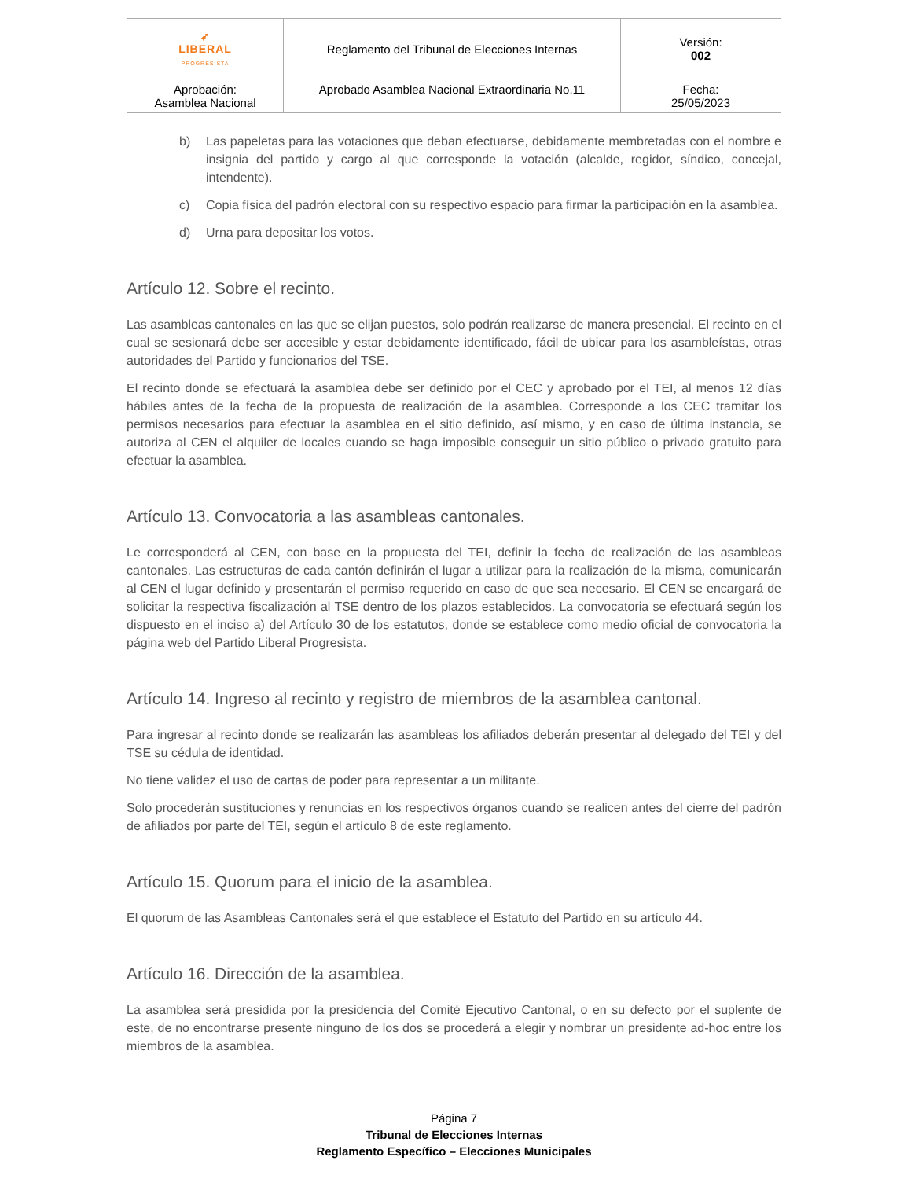| ➶ LIBERAL PROGRESISTA | Reglamento del Tribunal de Elecciones Internas | Versión: 002 |
| Aprobación: Asamblea Nacional | Aprobado Asamblea Nacional Extraordinaria No.11 | Fecha: 25/05/2023 |
b) Las papeletas para las votaciones que deban efectuarse, debidamente membretadas con el nombre e insignia del partido y cargo al que corresponde la votación (alcalde, regidor, síndico, concejal, intendente).
c) Copia física del padrón electoral con su respectivo espacio para firmar la participación en la asamblea.
d) Urna para depositar los votos.
Artículo 12. Sobre el recinto.
Las asambleas cantonales en las que se elijan puestos, solo podrán realizarse de manera presencial. El recinto en el cual se sesionará debe ser accesible y estar debidamente identificado, fácil de ubicar para los asambleístas, otras autoridades del Partido y funcionarios del TSE.
El recinto donde se efectuará la asamblea debe ser definido por el CEC y aprobado por el TEI, al menos 12 días hábiles antes de la fecha de la propuesta de realización de la asamblea. Corresponde a los CEC tramitar los permisos necesarios para efectuar la asamblea en el sitio definido, así mismo, y en caso de última instancia, se autoriza al CEN el alquiler de locales cuando se haga imposible conseguir un sitio público o privado gratuito para efectuar la asamblea.
Artículo 13. Convocatoria a las asambleas cantonales.
Le corresponderá al CEN, con base en la propuesta del TEI, definir la fecha de realización de las asambleas cantonales. Las estructuras de cada cantón definirán el lugar a utilizar para la realización de la misma, comunicarán al CEN el lugar definido y presentarán el permiso requerido en caso de que sea necesario. El CEN se encargará de solicitar la respectiva fiscalización al TSE dentro de los plazos establecidos. La convocatoria se efectuará según los dispuesto en el inciso a) del Artículo 30 de los estatutos, donde se establece como medio oficial de convocatoria la página web del Partido Liberal Progresista.
Artículo 14. Ingreso al recinto y registro de miembros de la asamblea cantonal.
Para ingresar al recinto donde se realizarán las asambleas los afiliados deberán presentar al delegado del TEI y del TSE su cédula de identidad.
No tiene validez el uso de cartas de poder para representar a un militante.
Solo procederán sustituciones y renuncias en los respectivos órganos cuando se realicen antes del cierre del padrón de afiliados por parte del TEI, según el artículo 8 de este reglamento.
Artículo 15. Quorum para el inicio de la asamblea.
El quorum de las Asambleas Cantonales será el que establece el Estatuto del Partido en su artículo 44.
Artículo 16. Dirección de la asamblea.
La asamblea será presidida por la presidencia del Comité Ejecutivo Cantonal, o en su defecto por el suplente de este, de no encontrarse presente ninguno de los dos se procederá a elegir y nombrar un presidente ad-hoc entre los miembros de la asamblea.
Página 7
Tribunal de Elecciones Internas
Reglamento Específico – Elecciones Municipales